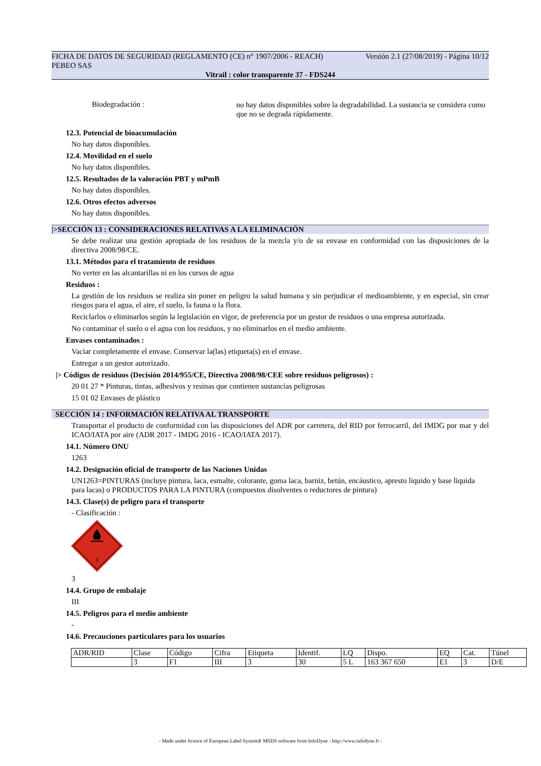FICHA DE DATOS DE SEGURIDAD (REGLAMENTO (CE) n° 1907/2006 - REACH) Versión 2.1 (27/08/2019) - Página 10/12
PEBEO SAS
Vitrail : color transparente 37 - FDS244
Biodegradación :
no hay datos disponibles sobre la degradabilidad. La sustancia se considera como que no se degrada rápidamente.
12.3. Potencial de bioacumulación
No hay datos disponibles.
12.4. Movilidad en el suelo
No hay datos disponibles.
12.5. Resultados de la valoración PBT y mPmB
No hay datos disponibles.
12.6. Otros efectos adversos
No hay datos disponibles.
|>SECCIÓN 13 : CONSIDERACIONES RELATIVAS A LA ELIMINACIÓN
Se debe realizar una gestión apropiada de los residuos de la mezcla y/o de su envase en conformidad con las disposiciones de la directiva 2008/98/CE.
13.1. Métodos para el tratamiento de residuos
No verter en las alcantarillas ni en los cursos de agua
Residuos :
La gestión de los residuos se realiza sin poner en peligro la salud humana y sin perjudicar el medioambiente, y en especial, sin crear riesgos para el agua, el aire, el suelo, la fauna o la flora.
Reciclarlos o eliminarlos según la legislación en vigor, de preferencia por un gestor de residuos o una empresa autorizada.
No contaminar el suelo o el agua con los residuos, y no eliminarlos en el medio ambiente.
Envases contaminados :
Vaciar completamente el envase. Conservar la(las) etiqueta(s) en el envase.
Entregar a un gestor autorizado.
|> Códigos de residuos (Decisión 2014/955/CE, Directiva 2008/98/CEE sobre residuos peligrosos) :
20 01 27 * Pinturas, tintas, adhesivos y resinas que contienen sustancias peligrosas
15 01 02 Envases de plástico
SECCIÓN 14 : INFORMACIÓN RELATIVA AL TRANSPORTE
Transportar el producto de conformidad con las disposiciones del ADR por carretera, del RID por ferrocarril, del IMDG por mar y del ICAO/IATA por aire (ADR 2017 - IMDG 2016 - ICAO/IATA 2017).
14.1. Número ONU
1263
14.2. Designación oficial de transporte de las Naciones Unidas
UN1263=PINTURAS (incluye pintura, laca, esmalte, colorante, goma laca, barniz, betún, encáustico, apresto liquido y base liquida para lacas) o PRODUCTOS PARA LA PINTURA (compuestos disolventes o reductores de pintura)
14.3. Clase(s) de peligro para el transporte
- Clasificación :
3
3
14.4. Grupo de embalaje
III
14.5. Peligros para el medio ambiente
-
14.6. Precauciones particulares para los usuarios
| ADR/RID | Clase | Código | Cifra | Etiqueta | Identif. | LQ | Dispo. | EQ | Cat. | Túnel |
| | 3 | F1 | III | 3 | 30 | 5 L | 163 367 650 | E1 | 3 | D/E |
- Made under licence of European Label System® MSDS software from InfoDyne - http://www.infodyne.fr -